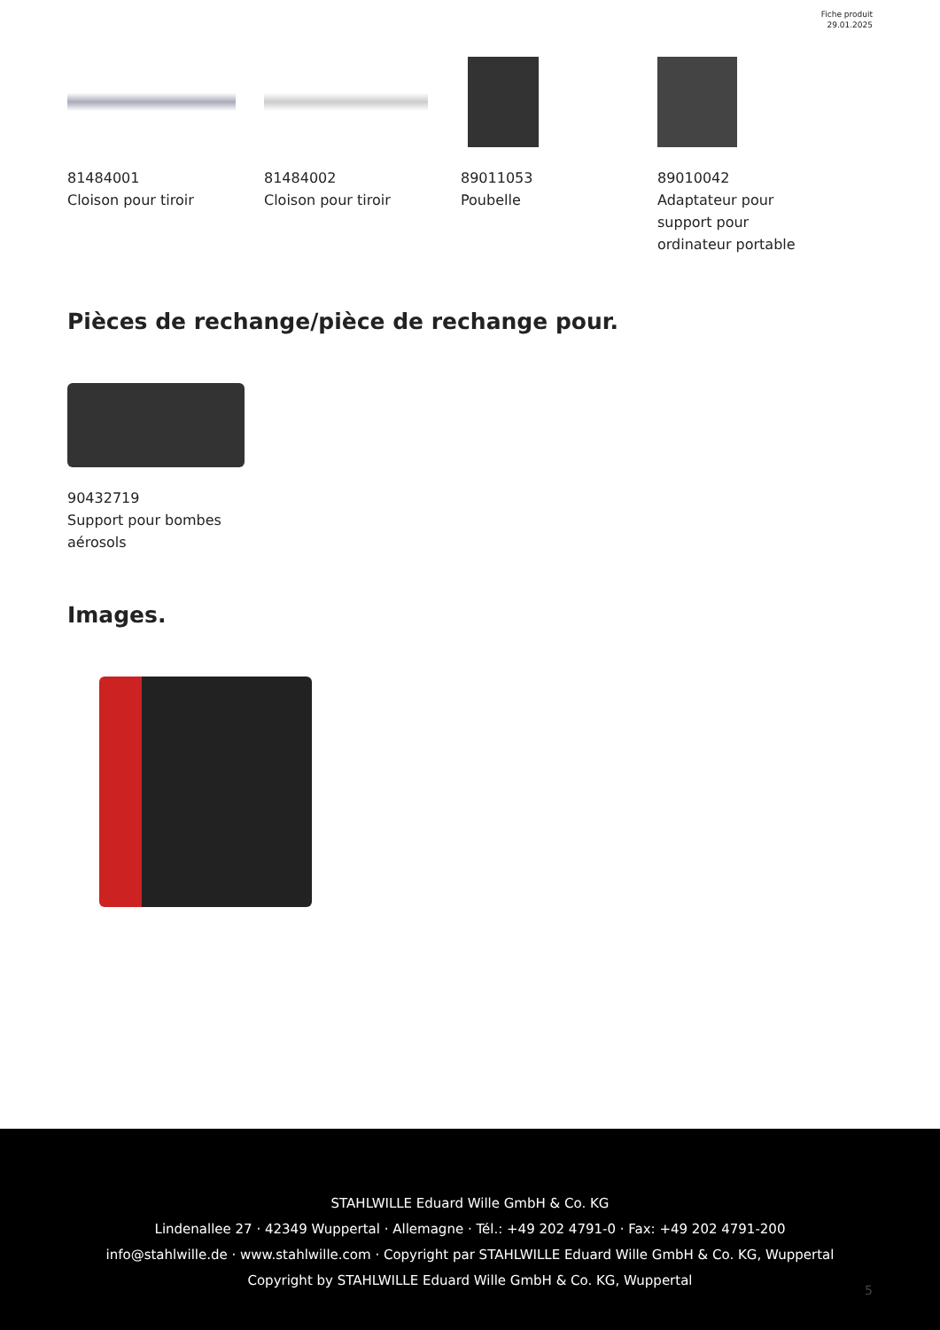Fiche produit
29.01.2025
81484001
Cloison pour tiroir
81484002
Cloison pour tiroir
89011053
Poubelle
89010042
Adaptateur pour
support pour
ordinateur portable
Pièces de rechange/pièce de rechange pour.
90432719
Support pour bombes
aérosols
Images.
STAHLWILLE Eduard Wille GmbH & Co. KG
Lindenallee 27 · 42349 Wuppertal · Allemagne · Tél.: +49 202 4791-0 · Fax: +49 202 4791-200
info@stahlwille.de · www.stahlwille.com · Copyright par STAHLWILLE Eduard Wille GmbH & Co. KG, Wuppertal
Copyright by STAHLWILLE Eduard Wille GmbH & Co. KG, Wuppertal
5